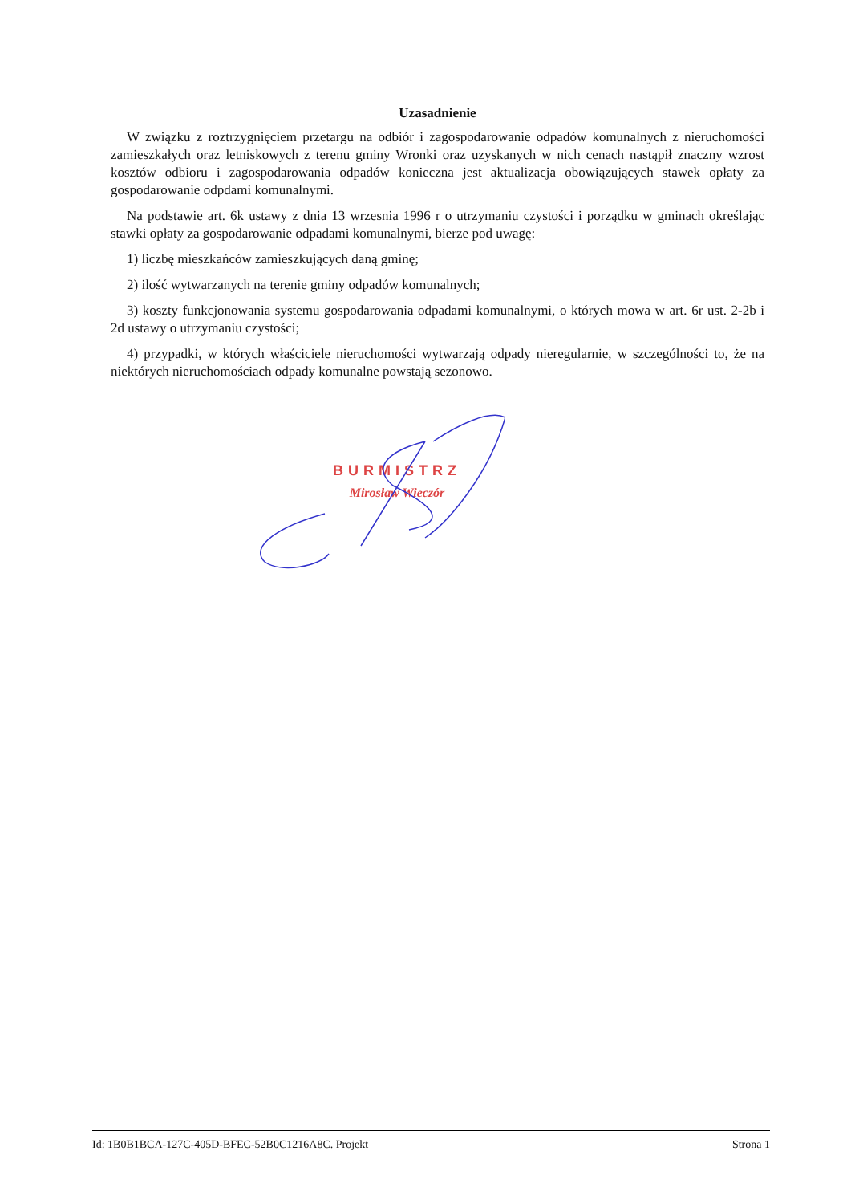Uzasadnienie
W związku z roztrzygnięciem przetargu na odbiór i zagospodarowanie odpadów komunalnych z nieruchomości zamieszkałych oraz letniskowych z terenu gminy Wronki oraz uzyskanych w nich cenach nastąpił znaczny wzrost kosztów odbioru i zagospodarowania odpadów konieczna jest aktualizacja obowiązujących stawek opłaty za gospodarowanie odpdami komunalnymi.
Na podstawie art. 6k ustawy z dnia 13 wrzesnia 1996 r o utrzymaniu czystości i porządku w gminach określając stawki opłaty za gospodarowanie odpadami komunalnymi, bierze pod uwagę:
1) liczbę mieszkańców zamieszkujących daną gminę;
2) ilość wytwarzanych na terenie gminy odpadów komunalnych;
3) koszty funkcjonowania systemu gospodarowania odpadami komunalnymi, o których mowa w art. 6r ust. 2-2b i 2d ustawy o utrzymaniu czystości;
4) przypadki, w których właściciele nieruchomości wytwarzają odpady nieregularnie, w szczególności to, że na niektórych nieruchomościach odpady komunalne powstają sezonowo.
BURMISTRZ
Mirosław Wieczór
Id: 1B0B1BCA-127C-405D-BFEC-52B0C1216A8C. Projekt Strona 1